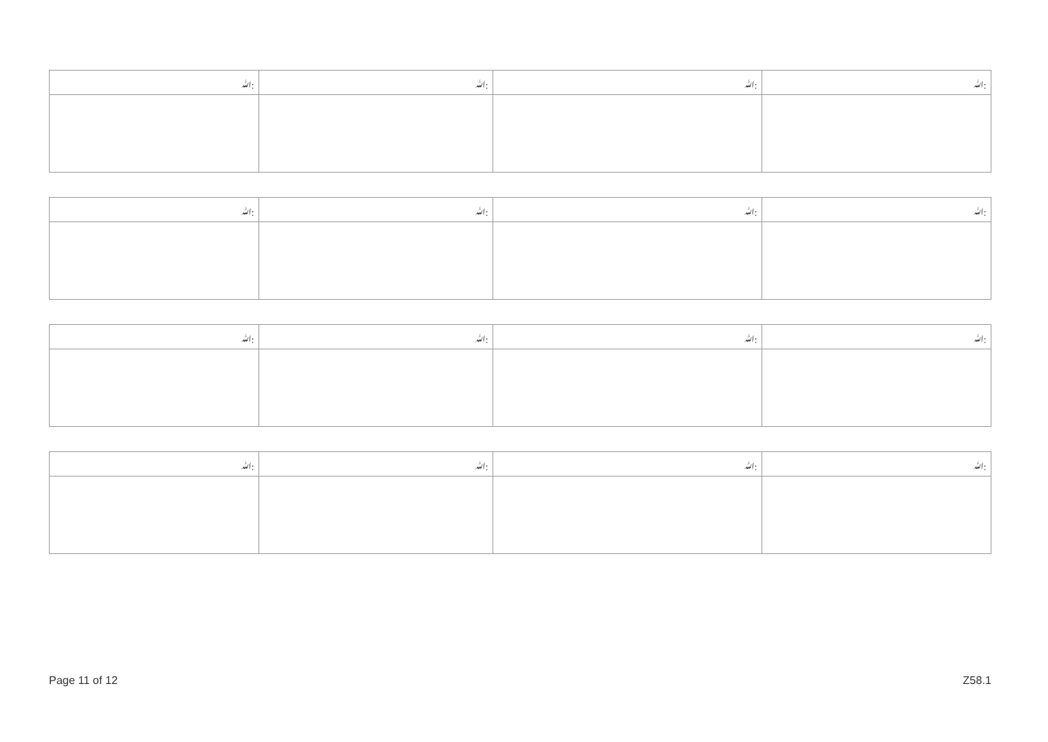| ﷲ: | ﷲ: | ﷲ: | ﷲ: |
| ﷲ: | ﷲ: | ﷲ: | ﷲ: |
| ﷲ: | ﷲ: | ﷲ: | ﷲ: |
| ﷲ: | ﷲ: | ﷲ: | ﷲ: |
Page 11 of 12 Z58.1